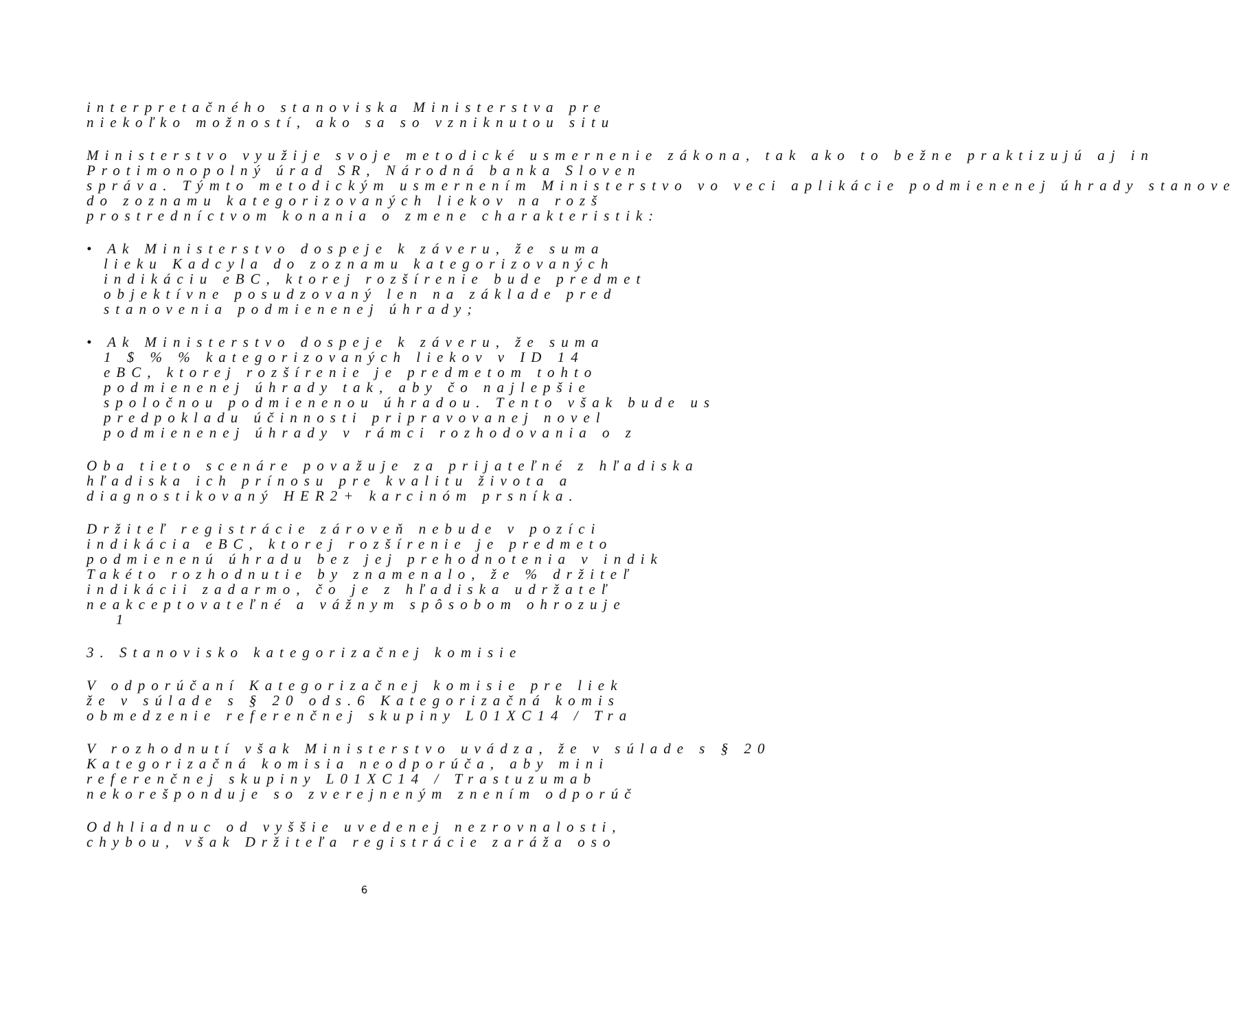interpretačného stanoviska Ministerstva pre
niekoľko možností, ako sa so vzniknutou situ
Ministerstvo využije svoje metodické usmernenie zákona, tak ako to bežne praktizujú aj in
Protimonopolný úrad SR, Národná banka Sloven
správa. Týmto metodickým usmernením Ministerstvo vo veci aplikácie podmienenej úhrady stanove
do zoznamu kategorizovaných liekov na rozš
prostredníctvom konania o zmene charakteristik:
• Ak Ministerstvo dospeje k záveru, že suma
lieku Kadcyla do zoznamu kategorizovaných
indikáciu eBC, ktorej rozšírenie bude predmet
objektívne posudzovaný len na základe pred
stanovenia podmienenej úhrady;
• Ak Ministerstvo dospeje k záveru, že suma
1 $ % % kategorizovaných liekov v ID 14
eBC, ktorej rozšírenie je predmetom tohto
podmienenej úhrady tak, aby čo najlepšie
spoločnou podmienenou úhradou. Tento však bude us
predpokladu účinnosti pripravovanej novel
podmienenej úhrady v rámci rozhodovania o z
Oba tieto scenáre považuje za prijateľné z hľadiska
hľadiska ich prínosu pre kvalitu života a
diagnostikovaný HER2+ karcinóm prsníka.
Držiteľ registrácie zároveň nebude v pozíci
indikácia eBC, ktorej rozšírenie je predmeto
podmienenú úhradu bez jej prehodnotenia v indik
Takéto rozhodnutie by znamenalo, že % držiteľ
indikácii zadarmo, čo je z hľadiska udržateľ
neakceptovateľné a vážnym spôsobom ohrozuje
1
3. Stanovisko kategorizačnej komisie
V odporúčaní Kategorizačnej komisie pre liek
že v súlade s § 20 ods.6 Kategorizačná komis
obmedzenie referenčnej skupiny L01XC14 / Tra
V rozhodnutí však Ministerstvo uvádza, že v súlade s § 20
Kategorizačná komisia neodporúča, aby mini
referenčnej skupiny L01XC14 / Trastuzumab
nekorešponduje so zverejneným znením odporúč
Odhliadnuc od vyššie uvedenej nezrovnalosti,
chybou, však Držiteľa registrácie zaráža oso
6